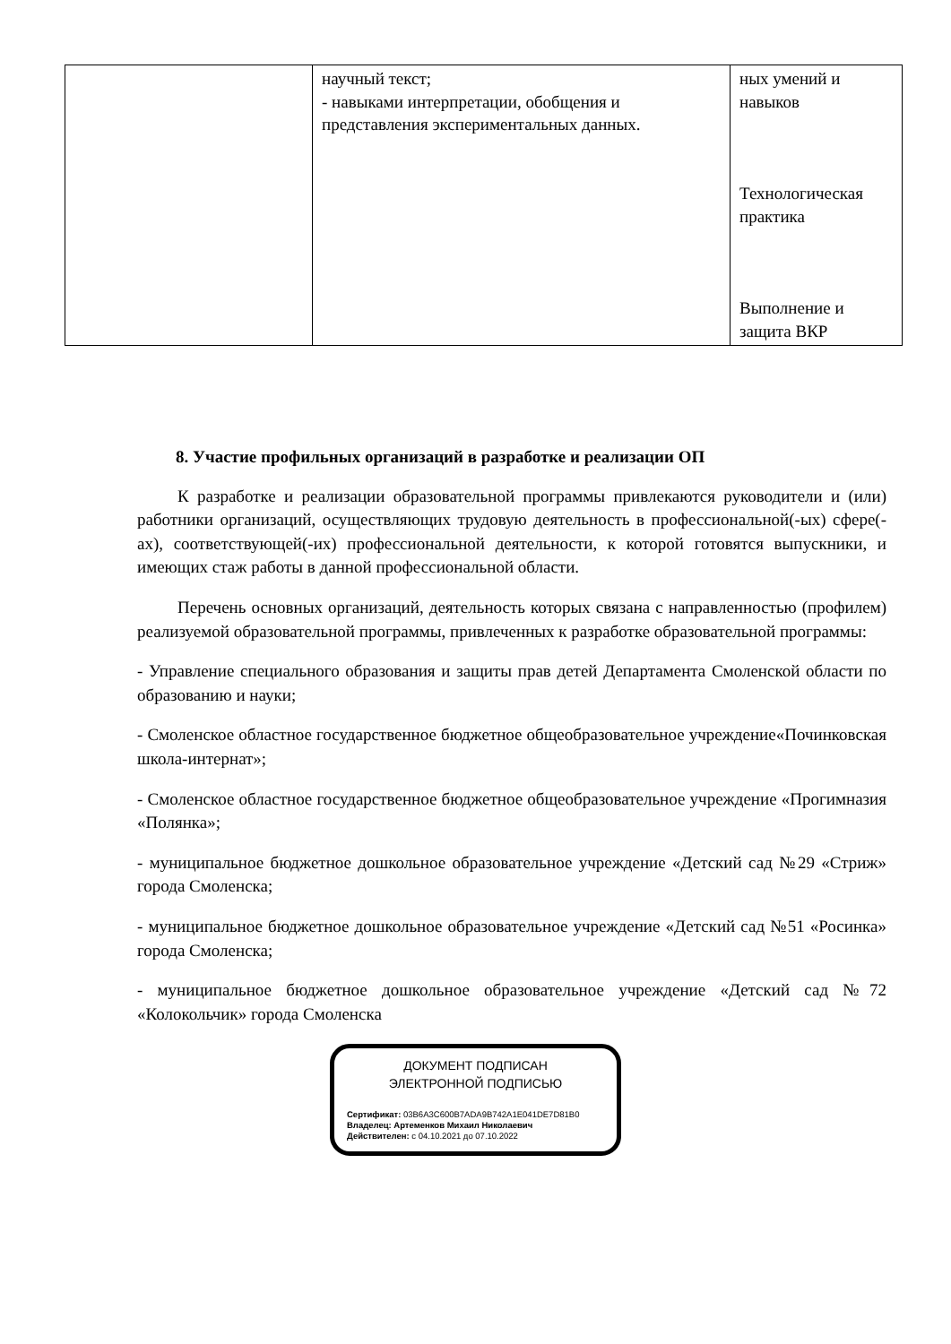| | научный текст; - навыками интерпретации, обобщения и представления экспериментальных данных. | ных умений и навыков Технологическая практика Выполнение и защита ВКР |
8. Участие профильных организаций в разработке и реализации ОП
К разработке и реализации образовательной программы привлекаются руководители и (или) работники организаций, осуществляющих трудовую деятельность в профессиональной(-ых) сфере(-ах), соответствующей(-их) профессиональной деятельности, к которой готовятся выпускники, и имеющих стаж работы в данной профессиональной области.
Перечень основных организаций, деятельность которых связана с направленностью (профилем) реализуемой образовательной программы, привлеченных к разработке образовательной программы:
- Управление специального образования и защиты прав детей Департамента Смоленской области по образованию и науки;
- Смоленское областное государственное бюджетное общеобразовательное учреждение«Починковская школа-интернат»;
- Смоленское областное государственное бюджетное общеобразовательное учреждение «Прогимназия «Полянка»;
- муниципальное бюджетное дошкольное образовательное учреждение «Детский сад №29 «Стриж» города Смоленска;
- муниципальное бюджетное дошкольное образовательное учреждение «Детский сад №51 «Росинка» города Смоленска;
- муниципальное бюджетное дошкольное образовательное учреждение «Детский сад №72 «Колокольчик» города Смоленска
ДОКУМЕНТ ПОДПИСАН
ЭЛЕКТРОННОЙ ПОДПИСЬЮ
Сертификат: 03B6A3C600B7ADA9B742A1E041DE7D81B0
Владелец: Артеменков Михаил Николаевич
Действителен: с 04.10.2021 до 07.10.2022